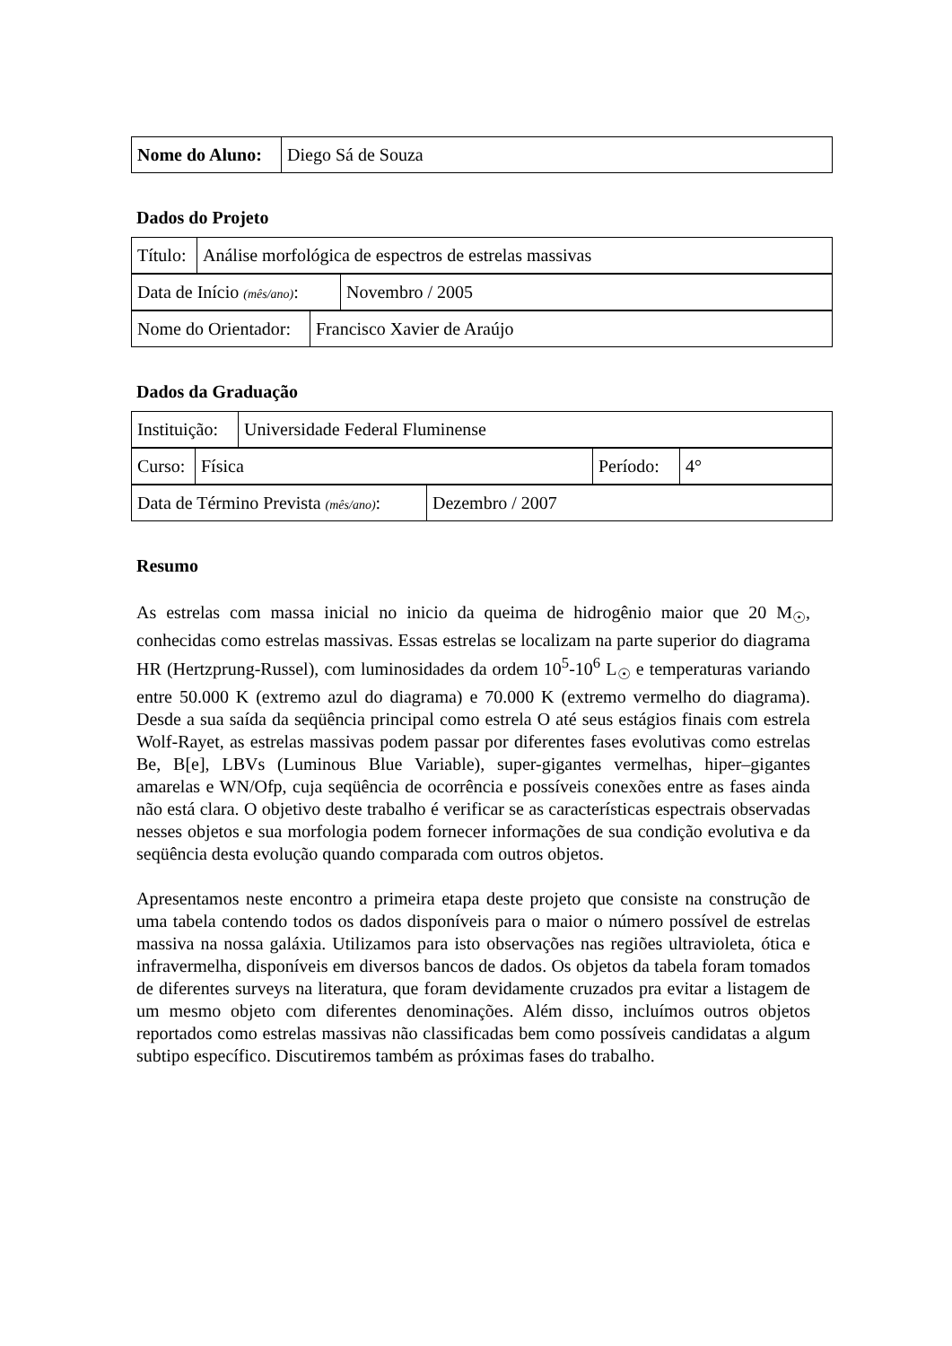| Nome do Aluno: | Diego Sá de Souza |
Dados do Projeto
| Título: | Análise morfológica de espectros de estrelas massivas |
| Data de Início (mês/ano) : | Novembro / 2005 |
| Nome do Orientador: | Francisco Xavier de Araújo |
Dados da Graduação
| Instituição: | Universidade Federal Fluminense |
| Curso: | Física | Período: | 4° |
| Data de Término Prevista (mês/ano) : | Dezembro / 2007 |
Resumo
As estrelas com massa inicial no inicio da queima de hidrogênio maior que 20 M<sub>☉</sub>, conhecidas como estrelas massivas. Essas estrelas se localizam na parte superior do diagrama HR (Hertzprung-Russel), com luminosidades da ordem 10<sup>5</sup>-10<sup>6</sup> L<sub>☉</sub> e temperaturas variando entre 50.000 K (extremo azul do diagrama) e 70.000 K (extremo vermelho do diagrama). Desde a sua saída da seqüência principal como estrela O até seus estágios finais com estrela Wolf-Rayet, as estrelas massivas podem passar por diferentes fases evolutivas como estrelas Be, B[e], LBVs (Luminous Blue Variable), super-gigantes vermelhas, hiper–gigantes amarelas e WN/Ofp, cuja seqüência de ocorrência e possíveis conexões entre as fases ainda não está clara. O objetivo deste trabalho é verificar se as características espectrais observadas nesses objetos e sua morfologia podem fornecer informações de sua condição evolutiva e da seqüência desta evolução quando comparada com outros objetos.
Apresentamos neste encontro a primeira etapa deste projeto que consiste na construção de uma tabela contendo todos os dados disponíveis para o maior o número possível de estrelas massiva na nossa galáxia. Utilizamos para isto observações nas regiões ultravioleta, ótica e infravermelha, disponíveis em diversos bancos de dados. Os objetos da tabela foram tomados de diferentes surveys na literatura, que foram devidamente cruzados pra evitar a listagem de um mesmo objeto com diferentes denominações. Além disso, incluímos outros objetos reportados como estrelas massivas não classificadas bem como possíveis candidatas a algum subtipo específico. Discutiremos também as próximas fases do trabalho.